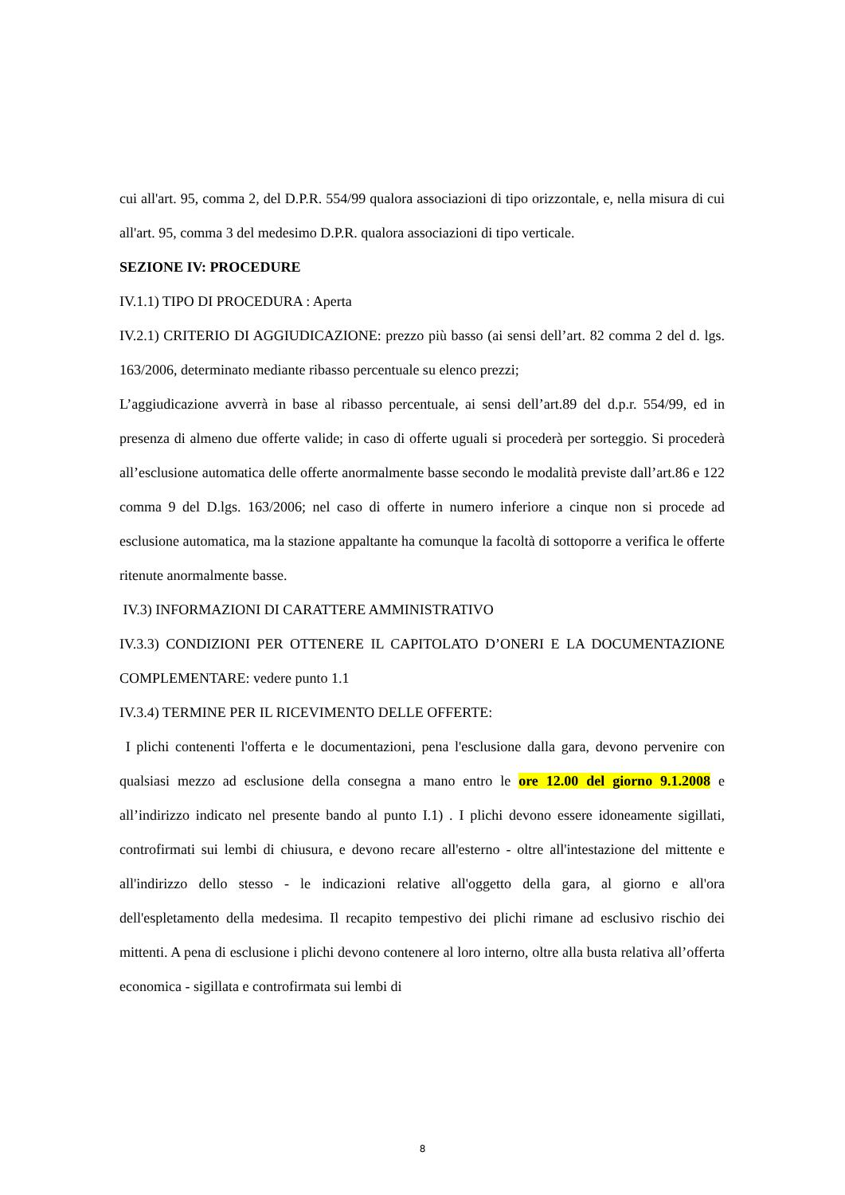cui all'art. 95, comma 2, del D.P.R. 554/99 qualora associazioni di tipo orizzontale, e, nella misura di cui all'art. 95, comma 3 del medesimo D.P.R. qualora associazioni di tipo verticale.
SEZIONE IV: PROCEDURE
IV.1.1) TIPO DI PROCEDURA : Aperta
IV.2.1) CRITERIO DI AGGIUDICAZIONE: prezzo più basso (ai sensi dell’art. 82 comma 2 del d. lgs. 163/2006, determinato mediante ribasso percentuale su elenco prezzi;
L’aggiudicazione avverrà in base al ribasso percentuale, ai sensi dell’art.89 del d.p.r. 554/99, ed in presenza di almeno due offerte valide; in caso di offerte uguali si procederà per sorteggio. Si procederà all’esclusione automatica delle offerte anormalmente basse secondo le modalità previste dall’art.86 e 122 comma 9 del D.lgs. 163/2006; nel caso di offerte in numero inferiore a cinque non si procede ad esclusione automatica, ma la stazione appaltante ha comunque la facoltà di sottoporre a verifica le offerte ritenute anormalmente basse.
IV.3) INFORMAZIONI DI CARATTERE AMMINISTRATIVO
IV.3.3) CONDIZIONI PER OTTENERE IL CAPITOLATO D’ONERI E LA DOCUMENTAZIONE COMPLEMENTARE: vedere punto 1.1
IV.3.4) TERMINE PER IL RICEVIMENTO DELLE OFFERTE:
I plichi contenenti l'offerta e le documentazioni, pena l'esclusione dalla gara, devono pervenire con qualsiasi mezzo ad esclusione della consegna a mano entro le ore 12.00 del giorno 9.1.2008 e all’indirizzo indicato nel presente bando al punto I.1) . I plichi devono essere idoneamente sigillati, controfirmati sui lembi di chiusura, e devono recare all'esterno - oltre all'intestazione del mittente e all'indirizzo dello stesso - le indicazioni relative all'oggetto della gara, al giorno e all'ora dell'espletamento della medesima. Il recapito tempestivo dei plichi rimane ad esclusivo rischio dei mittenti. A pena di esclusione i plichi devono contenere al loro interno, oltre alla busta relativa all’offerta economica - sigillata e controfirmata sui lembi di
8